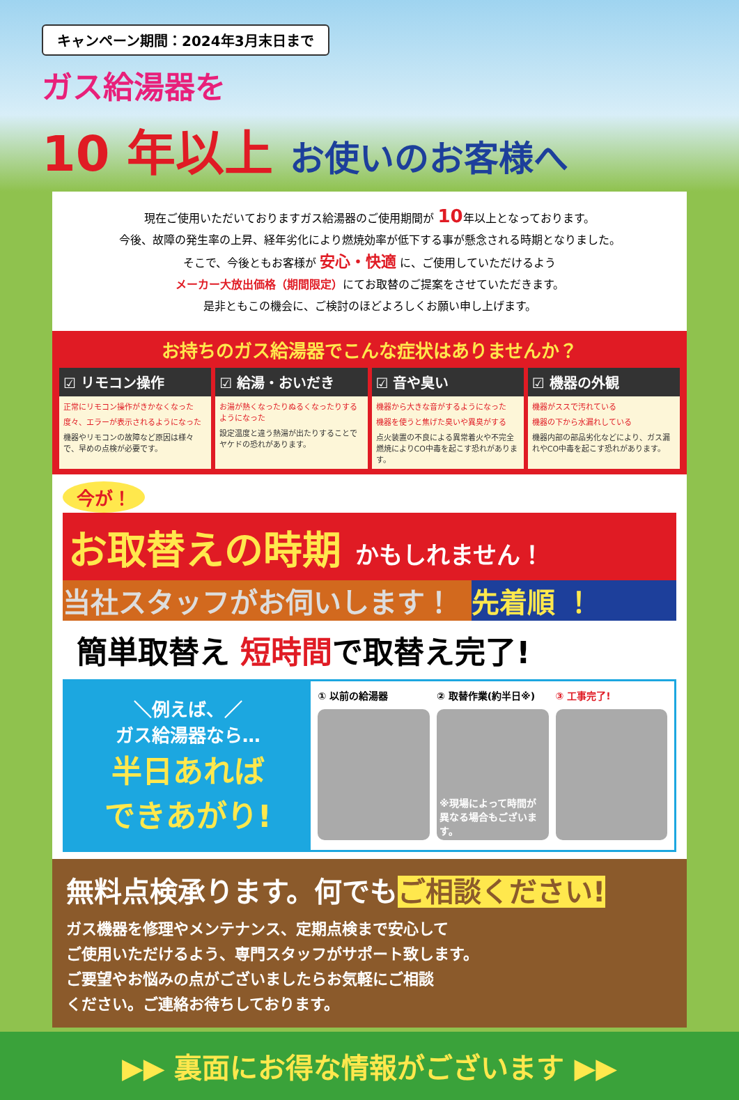キャンペーン期間：2024年3月末日まで
ガス給湯器を
10 年以上 お使いのお客様へ
現在ご使用いただいておりますガス給湯器のご使用期間が 10年以上となっております。
今後、故障の発生率の上昇、経年劣化により燃焼効率が低下する事が懸念される時期となりました。
そこで、今後ともお客様が 安心・快適 に、ご使用していただけるよう
メーカー大放出価格（期間限定）にてお取替のご提案をさせていただきます。
是非ともこの機会に、ご検討のほどよろしくお願い申し上げます。
お持ちのガス給湯器でこんな症状はありませんか？
☑ リモコン操作
正常にリモコン操作がきかなくなった
度々、エラーが表示されるようになった
機器やリモコンの故障など原因は様々で、早めの点検が必要です。
☑ 給湯・おいだき
お湯が熱くなったりぬるくなったりするようになった
設定温度と違う熱湯が出たりすることでヤケドの恐れがあります。
☑ 音や臭い
機器から大きな音がするようになった
機器を使うと焦げた臭いや異臭がする
点火装置の不良による異常着火や不完全燃焼によりCO中毒を起こす恐れがあります。
☑ 機器の外観
機器がススで汚れている
機器の下から水漏れしている
機器内部の部品劣化などにより、ガス漏れやCO中毒を起こす恐れがあります。
今が！
お取替えの時期 かもしれません！
当社スタッフがお伺いします！ 先着順 ！
簡単取替え 短時間で取替え完了!
＼例えば、／
ガス給湯器なら…
半日あれば
できあがり!
① 以前の給湯器 ② 取替作業(約半日※)
※現場によって時間が異なる場合もございます。
③ 工事完了!
無料点検承ります。何でもご相談ください!
ガス機器を修理やメンテナンス、定期点検まで安心して
ご使用いただけるよう、専門スタッフがサポート致します。
ご要望やお悩みの点がございましたらお気軽にご相談
ください。ご連絡お待ちしております。
▶▶ 裏面にお得な情報がございます ▶▶